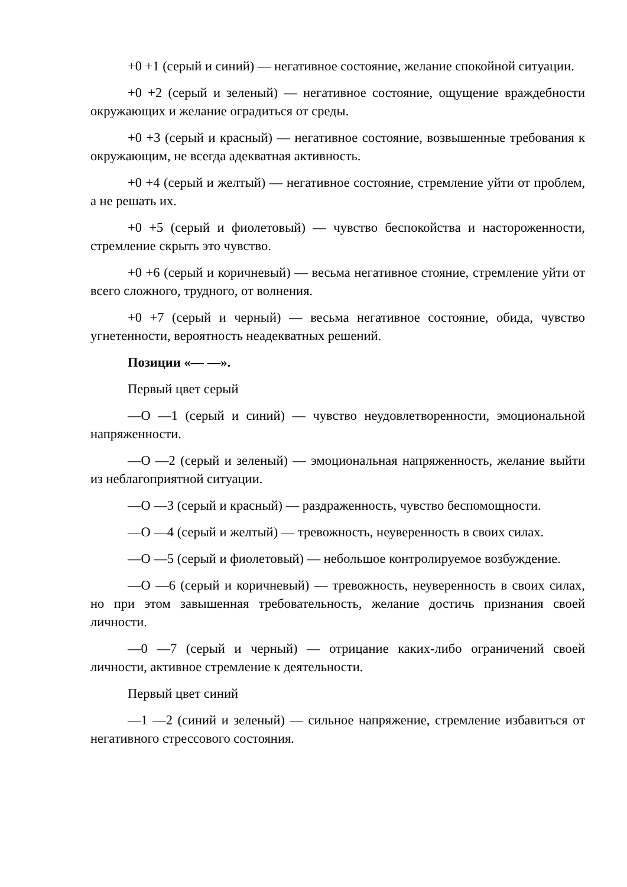+0 +1 (серый и синий) — негативное состояние, желание спокойной ситуации.
+0 +2 (серый и зеленый) — негативное состояние, ощущение враждебности окружающих и желание оградиться от среды.
+0 +3 (серый и красный) — негативное состояние, возвышенные требования к окружающим, не всегда адекватная активность.
+0 +4 (серый и желтый) — негативное состояние, стремление уйти от проблем, а не решать их.
+0 +5 (серый и фиолетовый) — чувство беспокойства и настороженности, стремление скрыть это чувство.
+0 +6 (серый и коричневый) — весьма негативное стояние, стремление уйти от всего сложного, трудного, от волнения.
+0 +7 (серый и черный) — весьма негативное состояние, обида, чувство угнетенности, вероятность неадекватных решений.
Позиции «— —».
Первый цвет серый
—О —1 (серый и синий) — чувство неудовлетворенности, эмоциональной напряженности.
—О —2 (серый и зеленый) — эмоциональная напряженность, желание выйти из неблагоприятной ситуации.
—О —3 (серый и красный) — раздраженность, чувство беспомощности.
—О —4 (серый и желтый) — тревожность, неуверенность в своих силах.
—О —5 (серый и фиолетовый) — небольшое контролируемое возбуждение.
—О —6 (серый и коричневый) — тревожность, неуверенность в своих силах, но при этом завышенная требовательность, желание достичь признания своей личности.
—0 —7 (серый и черный) — отрицание каких-либо ограничений своей личности, активное стремление к деятельности.
Первый цвет синий
—1 —2 (синий и зеленый) — сильное напряжение, стремление избавиться от негативного стрессового состояния.